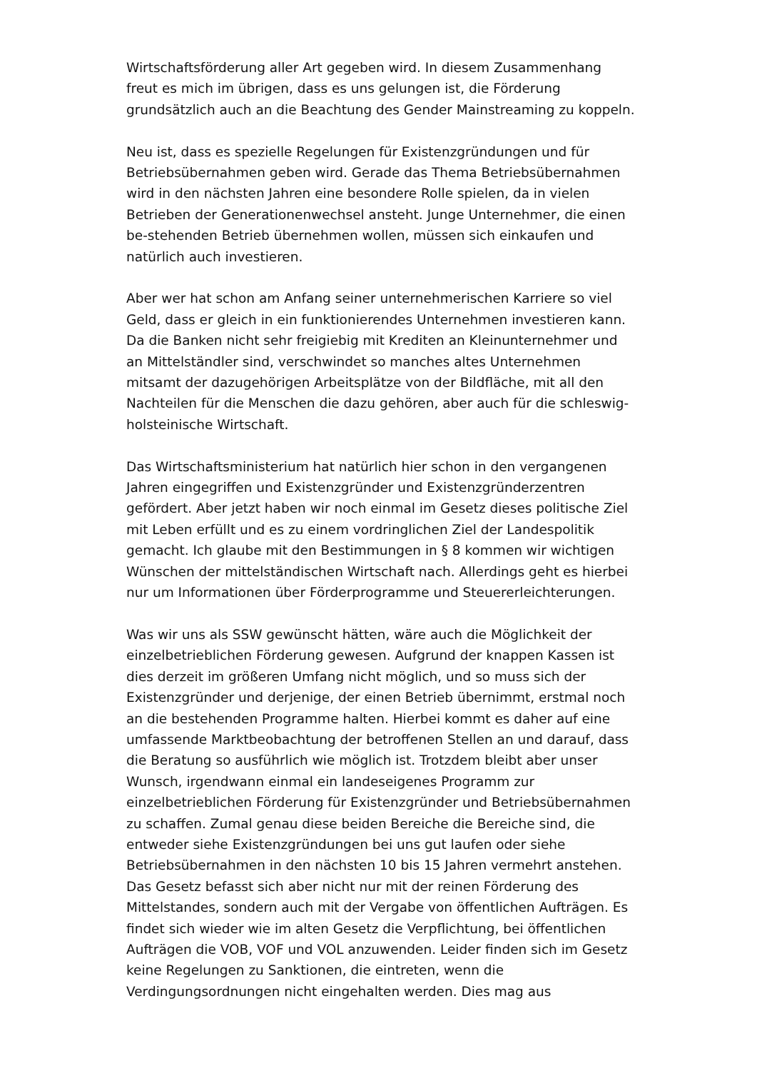Wirtschaftsförderung aller Art gegeben wird. In diesem Zusammenhang freut es mich im übrigen, dass es uns gelungen ist, die Förderung grundsätzlich auch an die Beachtung des Gender Mainstreaming zu koppeln.
Neu ist, dass es spezielle Regelungen für Existenzgründungen und für Betriebsübernahmen geben wird. Gerade das Thema Betriebsübernahmen wird in den nächsten Jahren eine besondere Rolle spielen, da in vielen Betrieben der Generationenwechsel ansteht. Junge Unternehmer, die einen be-stehenden Betrieb übernehmen wollen, müssen sich einkaufen und natürlich auch investieren.
Aber wer hat schon am Anfang seiner unternehmerischen Karriere so viel Geld, dass er gleich in ein funktionierendes Unternehmen investieren kann. Da die Banken nicht sehr freigiebig mit Krediten an Kleinunternehmer und an Mittelständler sind, verschwindet so manches altes Unternehmen mitsamt der dazugehörigen Arbeitsplätze von der Bildfläche, mit all den Nachteilen für die Menschen die dazu gehören, aber auch für die schleswig-holsteinische Wirtschaft.
Das Wirtschaftsministerium hat natürlich hier schon in den vergangenen Jahren eingegriffen und Existenzgründer und Existenzgründerzentren gefördert. Aber jetzt haben wir noch einmal im Gesetz dieses politische Ziel mit Leben erfüllt und es zu einem vordringlichen Ziel der Landespolitik gemacht. Ich glaube mit den Bestimmungen in § 8 kommen wir wichtigen Wünschen der mittelständischen Wirtschaft nach. Allerdings geht es hierbei nur um Informationen über Förderprogramme und Steuererleichterungen.
Was wir uns als SSW gewünscht hätten, wäre auch die Möglichkeit der einzelbetrieblichen Förderung gewesen. Aufgrund der knappen Kassen ist dies derzeit im größeren Umfang nicht möglich, und so muss sich der Existenzgründer und derjenige, der einen Betrieb übernimmt, erstmal noch an die bestehenden Programme halten. Hierbei kommt es daher auf eine umfassende Marktbeobachtung der betroffenen Stellen an und darauf, dass die Beratung so ausführlich wie möglich ist. Trotzdem bleibt aber unser Wunsch, irgendwann einmal ein landeseigenes Programm zur einzelbetrieblichen Förderung für Existenzgründer und Betriebsübernahmen zu schaffen. Zumal genau diese beiden Bereiche die Bereiche sind, die entweder siehe Existenzgründungen bei uns gut laufen oder siehe Betriebsübernahmen in den nächsten 10 bis 15 Jahren vermehrt anstehen. Das Gesetz befasst sich aber nicht nur mit der reinen Förderung des Mittelstandes, sondern auch mit der Vergabe von öffentlichen Aufträgen. Es findet sich wieder wie im alten Gesetz die Verpflichtung, bei öffentlichen Aufträgen die VOB, VOF und VOL anzuwenden. Leider finden sich im Gesetz keine Regelungen zu Sanktionen, die eintreten, wenn die Verdingungsordnungen nicht eingehalten werden. Dies mag aus